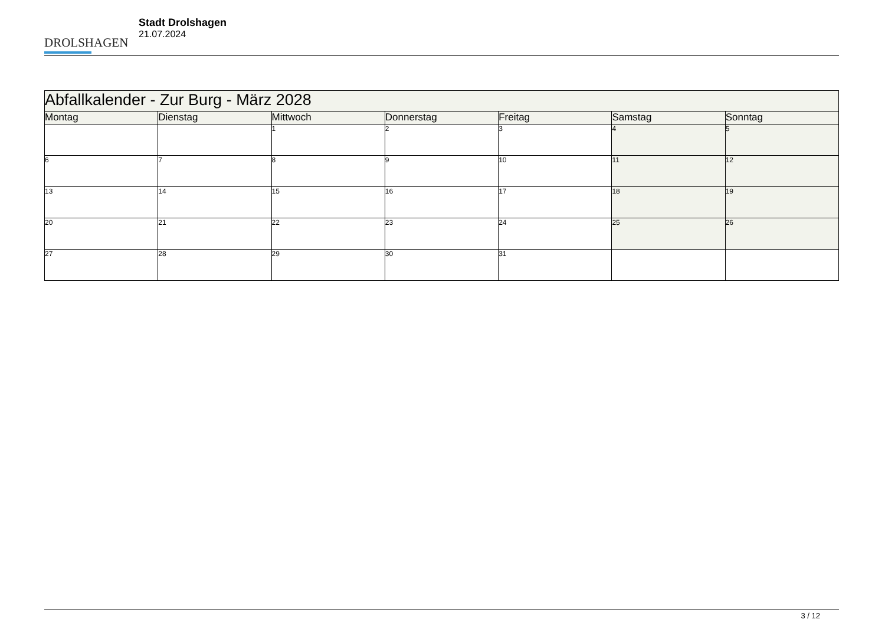DROLSHAGEN
Stadt Drolshagen
21.07.2024
| Abfallkalender - Zur Burg - März 2028 | | | | | | |
| --- | --- | --- | --- | --- | --- | --- |
| Montag | Dienstag | Mittwoch | Donnerstag | Freitag | Samstag | Sonntag |
| | | 1 | 2 | 3 | 4 | 5 |
| 6 | 7 | 8 | 9 | 10 | 11 | 12 |
| 13 | 14 | 15 | 16 | 17 | 18 | 19 |
| 20 | 21 | 22 | 23 | 24 | 25 | 26 |
| 27 | 28 | 29 | 30 | 31 | | |
3 / 12